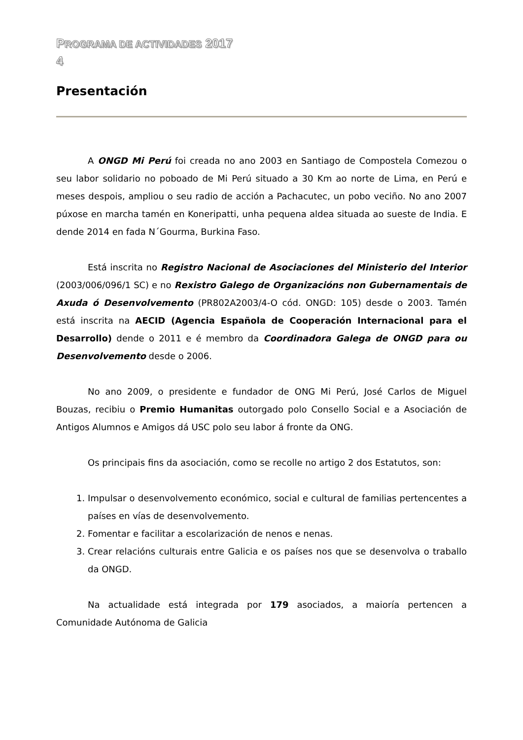PROGRAMA DE ACTIVIDADES 2017
4
Presentación
A ONGD Mi Perú foi creada no ano 2003 en Santiago de Compostela Comezou o seu labor solidario no poboado de Mi Perú situado a 30 Km ao norte de Lima, en Perú e meses despois, ampliou o seu radio de acción a Pachacutec, un pobo veciño. No ano 2007 púxose en marcha tamén en Koneripatti, unha pequena aldea situada ao sueste de India. E dende 2014 en fada N´Gourma, Burkina Faso.
Está inscrita no Registro Nacional de Asociaciones del Ministerio del Interior (2003/006/096/1 SC) e no Rexistro Galego de Organizacións non Gubernamentais de Axuda ó Desenvolvemento (PR802A2003/4-O cód. ONGD: 105) desde o 2003. Tamén está inscrita na AECID (Agencia Española de Cooperación Internacional para el Desarrollo) dende o 2011 e é membro da Coordinadora Galega de ONGD para ou Desenvolvemento desde o 2006.
No ano 2009, o presidente e fundador de ONG Mi Perú, José Carlos de Miguel Bouzas, recibiu o Premio Humanitas outorgado polo Consello Social e a Asociación de Antigos Alumnos e Amigos dá USC polo seu labor á fronte da ONG.
Os principais fins da asociación, como se recolle no artigo 2 dos Estatutos, son:
1. Impulsar o desenvolvemento económico, social e cultural de familias pertencentes a países en vías de desenvolvemento.
2. Fomentar e facilitar a escolarización de nenos e nenas.
3. Crear relacións culturais entre Galicia e os países nos que se desenvolva o traballo da ONGD.
Na actualidade está integrada por 179 asociados, a maioría pertencen a Comunidade Autónoma de Galicia